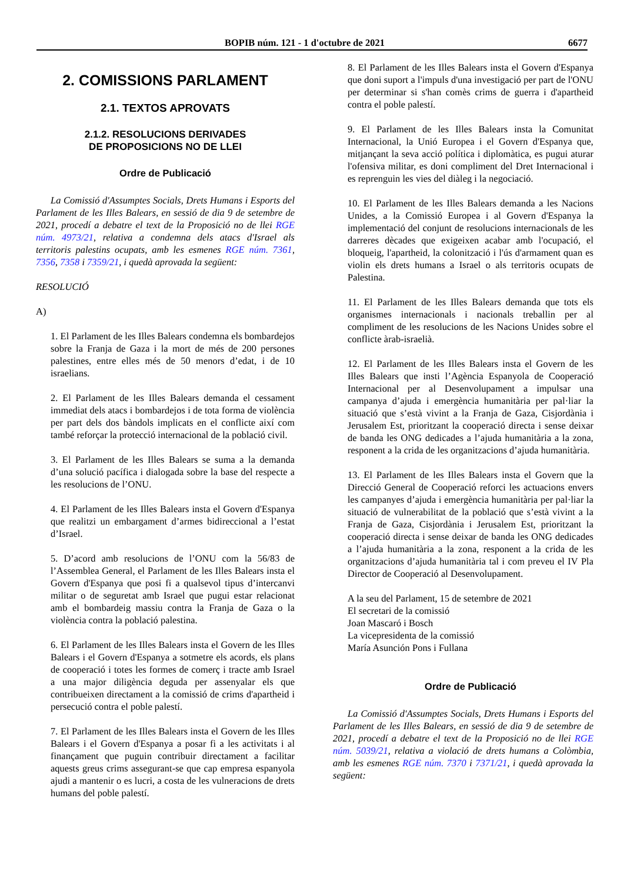BOPIB núm. 121 - 1 d'octubre de 2021 6677
2. COMISSIONS PARLAMENT
2.1. TEXTOS APROVATS
2.1.2. RESOLUCIONS DERIVADES
DE PROPOSICIONS NO DE LLEI
Ordre de Publicació
La Comissió d'Assumptes Socials, Drets Humans i Esports del Parlament de les Illes Balears, en sessió de dia 9 de setembre de 2021, procedí a debatre el text de la Proposició no de llei RGE núm. 4973/21, relativa a condemna dels atacs d'Israel als territoris palestins ocupats, amb les esmenes RGE núm. 7361, 7356, 7358 i 7359/21, i quedà aprovada la següent:
RESOLUCIÓ
A)
1. El Parlament de les Illes Balears condemna els bombardejos sobre la Franja de Gaza i la mort de més de 200 persones palestines, entre elles més de 50 menors d’edat, i de 10 israelians.
2. El Parlament de les Illes Balears demanda el cessament immediat dels atacs i bombardejos i de tota forma de violència per part dels dos bàndols implicats en el conflicte així com també reforçar la protecció internacional de la població civil.
3. El Parlament de les Illes Balears se suma a la demanda d’una solució pacífica i dialogada sobre la base del respecte a les resolucions de l’ONU.
4. El Parlament de les Illes Balears insta el Govern d'Espanya que realitzi un embargament d’armes bidireccional a l’estat d’Israel.
5. D’acord amb resolucions de l’ONU com la 56/83 de l’Assemblea General, el Parlament de les Illes Balears insta el Govern d'Espanya que posi fi a qualsevol tipus d’intercanvi militar o de seguretat amb Israel que pugui estar relacionat amb el bombardeig massiu contra la Franja de Gaza o la violència contra la població palestina.
6. El Parlament de les Illes Balears insta el Govern de les Illes Balears i el Govern d'Espanya a sotmetre els acords, els plans de cooperació i totes les formes de comerç i tracte amb Israel a una major diligència deguda per assenyalar els que contribueixen directament a la comissió de crims d'apartheid i persecució contra el poble palestí.
7. El Parlament de les Illes Balears insta el Govern de les Illes Balears i el Govern d'Espanya a posar fi a les activitats i al finançament que puguin contribuir directament a facilitar aquests greus crims assegurant-se que cap empresa espanyola ajudi a mantenir o es lucri, a costa de les vulneracions de drets humans del poble palestí.
8. El Parlament de les Illes Balears insta el Govern d'Espanya que doni suport a l'impuls d'una investigació per part de l'ONU per determinar si s'han comès crims de guerra i d'apartheid contra el poble palestí.
9. El Parlament de les Illes Balears insta la Comunitat Internacional, la Unió Europea i el Govern d'Espanya que, mitjançant la seva acció política i diplomàtica, es pugui aturar l'ofensiva militar, es doni compliment del Dret Internacional i es reprenguin les vies del diàleg i la negociació.
10. El Parlament de les Illes Balears demanda a les Nacions Unides, a la Comissió Europea i al Govern d'Espanya la implementació del conjunt de resolucions internacionals de les darreres dècades que exigeixen acabar amb l'ocupació, el bloqueig, l'apartheid, la colonització i l'ús d'armament quan es violin els drets humans a Israel o als territoris ocupats de Palestina.
11. El Parlament de les Illes Balears demanda que tots els organismes internacionals i nacionals treballin per al compliment de les resolucions de les Nacions Unides sobre el conflicte àrab-israelià.
12. El Parlament de les Illes Balears insta el Govern de les Illes Balears que insti l’Agència Espanyola de Cooperació Internacional per al Desenvolupament a impulsar una campanya d’ajuda i emergència humanitària per pal·liar la situació que s’està vivint a la Franja de Gaza, Cisjordània i Jerusalem Est, prioritzant la cooperació directa i sense deixar de banda les ONG dedicades a l’ajuda humanitària a la zona, responent a la crida de les organitzacions d’ajuda humanitària.
13. El Parlament de les Illes Balears insta el Govern que la Direcció General de Cooperació reforci les actuacions envers les campanyes d’ajuda i emergència humanitària per pal·liar la situació de vulnerabilitat de la població que s’està vivint a la Franja de Gaza, Cisjordània i Jerusalem Est, prioritzant la cooperació directa i sense deixar de banda les ONG dedicades a l’ajuda humanitària a la zona, responent a la crida de les organitzacions d’ajuda humanitària tal i com preveu el IV Pla Director de Cooperació al Desenvolupament.
A la seu del Parlament, 15 de setembre de 2021
El secretari de la comissió
Joan Mascaró i Bosch
La vicepresidenta de la comissió
María Asunción Pons i Fullana
Ordre de Publicació
La Comissió d'Assumptes Socials, Drets Humans i Esports del Parlament de les Illes Balears, en sessió de dia 9 de setembre de 2021, procedí a debatre el text de la Proposició no de llei RGE núm. 5039/21, relativa a violació de drets humans a Colòmbia, amb les esmenes RGE núm. 7370 i 7371/21, i quedà aprovada la següent: